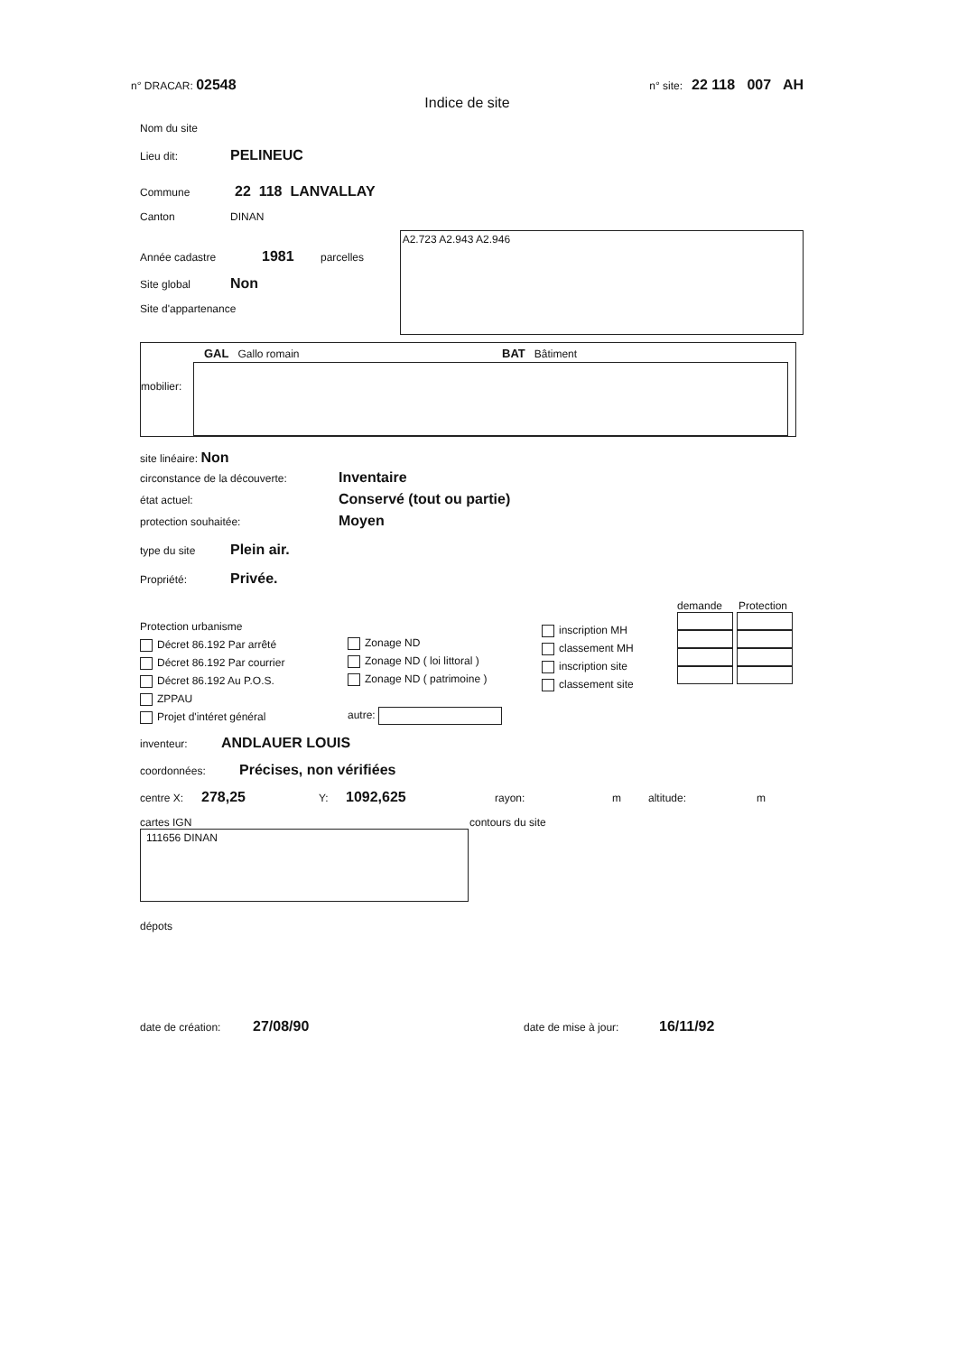n° DRACAR: 02548 n° site: 22 118 007 AH
Indice de site
Nom du site
Lieu dit: PELINEUC
Commune 22 118 LANVALLAY
Canton DINAN
Année cadastre 1981 parcelles
Site global Non
Site d'appartenance
A2.723 A2.943 A2.946
GAL Gallo romain BAT Bâtiment
mobilier:
site linéaire: Non
circonstance de la découverte: Inventaire
état actuel: Conservé (tout ou partie)
protection souhaitée: Moyen
type du site Plein air.
Propriété: Privée.
Protection urbanisme
Décret 86.192 Par arrêté
Décret 86.192 Par courrier
Décret 86.192 Au P.O.S.
ZPPAU
Projet d'intéret général
Zonage ND
Zonage ND ( loi littoral )
Zonage ND ( patrimoine )
autre:
inscription MH
classement MH
inscription site
classement site
demande Protection
inventeur: ANDLAUER LOUIS
coordonnées: Précises, non vérifiées
centre X: 278,25 Y: 1092,625 rayon: m altitude: m
cartes IGN
111656 DINAN
contours du site
dépots
date de création: 27/08/90 date de mise à jour: 16/11/92